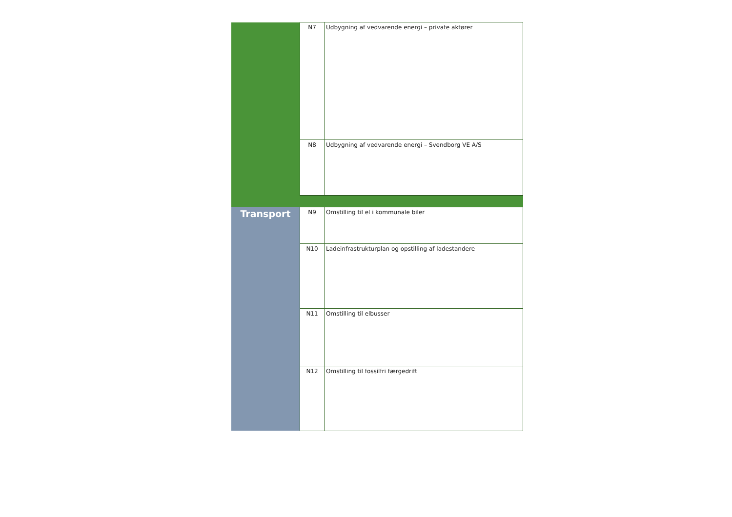| | N7 | Udbygning af vedvarende energi – private aktører |
| | N8 | Udbygning af vedvarende energi – Svendborg VE A/S |
| Transport | N9 | Omstilling til el i kommunale biler |
| | N10 | Ladeinfrastrukturplan og opstilling af ladestandere |
| | N11 | Omstilling til elbusser |
| | N12 | Omstilling til fossilfri færgedrift |